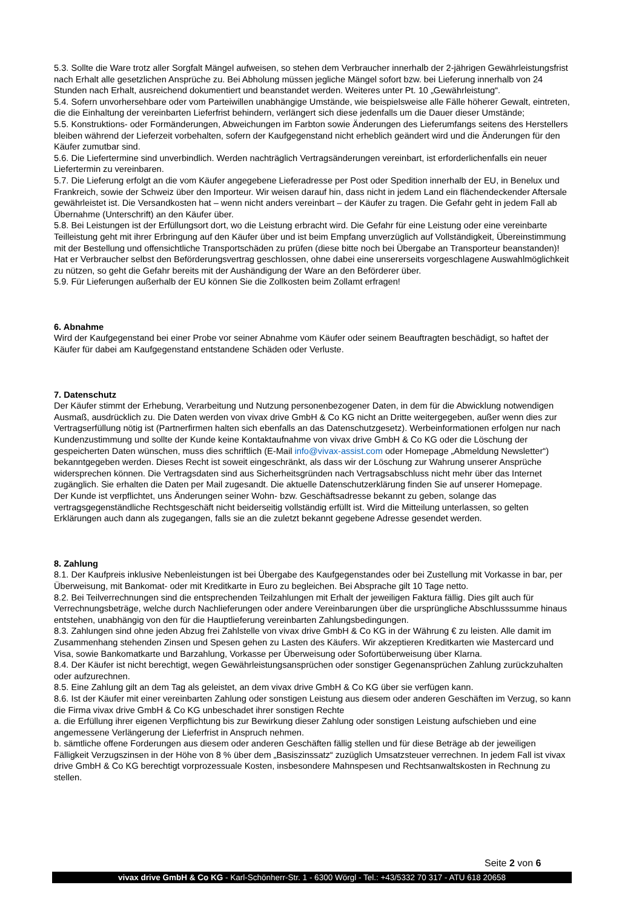5.3. Sollte die Ware trotz aller Sorgfalt Mängel aufweisen, so stehen dem Verbraucher innerhalb der 2-jährigen Gewährleistungsfrist nach Erhalt alle gesetzlichen Ansprüche zu. Bei Abholung müssen jegliche Mängel sofort bzw. bei Lieferung innerhalb von 24 Stunden nach Erhalt, ausreichend dokumentiert und beanstandet werden. Weiteres unter Pt. 10 „Gewährleistung“.
5.4. Sofern unvorhersehbare oder vom Parteiwillen unabhängige Umstände, wie beispielsweise alle Fälle höherer Gewalt, eintreten, die die Einhaltung der vereinbarten Lieferfrist behindern, verlängert sich diese jedenfalls um die Dauer dieser Umstände;
5.5. Konstruktions- oder Formänderungen, Abweichungen im Farbton sowie Änderungen des Lieferumfangs seitens des Herstellers bleiben während der Lieferzeit vorbehalten, sofern der Kaufgegenstand nicht erheblich geändert wird und die Änderungen für den Käufer zumutbar sind.
5.6. Die Liefertermine sind unverbindlich. Werden nachträglich Vertragsänderungen vereinbart, ist erforderlichenfalls ein neuer Liefertermin zu vereinbaren.
5.7. Die Lieferung erfolgt an die vom Käufer angegebene Lieferadresse per Post oder Spedition innerhalb der EU, in Benelux und Frankreich, sowie der Schweiz über den Importeur. Wir weisen darauf hin, dass nicht in jedem Land ein flächendeckender Aftersale gewährleistet ist. Die Versandkosten hat – wenn nicht anders vereinbart – der Käufer zu tragen. Die Gefahr geht in jedem Fall ab Übernahme (Unterschrift) an den Käufer über.
5.8. Bei Leistungen ist der Erfüllungsort dort, wo die Leistung erbracht wird. Die Gefahr für eine Leistung oder eine vereinbarte Teilleistung geht mit ihrer Erbringung auf den Käufer über und ist beim Empfang unverzüglich auf Vollständigkeit, Übereinstimmung mit der Bestellung und offensichtliche Transportschäden zu prüfen (diese bitte noch bei Übergabe an Transporteur beanstanden)! Hat er Verbraucher selbst den Beförderungsvertrag geschlossen, ohne dabei eine unsererseits vorgeschlagene Auswahlmöglichkeit zu nützen, so geht die Gefahr bereits mit der Aushändigung der Ware an den Beförderer über.
5.9. Für Lieferungen außerhalb der EU können Sie die Zollkosten beim Zollamt erfragen!
6. Abnahme
Wird der Kaufgegenstand bei einer Probe vor seiner Abnahme vom Käufer oder seinem Beauftragten beschädigt, so haftet der Käufer für dabei am Kaufgegenstand entstandene Schäden oder Verluste.
7. Datenschutz
Der Käufer stimmt der Erhebung, Verarbeitung und Nutzung personenbezogener Daten, in dem für die Abwicklung notwendigen Ausmaß, ausdrücklich zu. Die Daten werden von vivax drive GmbH & Co KG nicht an Dritte weitergegeben, außer wenn dies zur Vertragserfüllung nötig ist (Partnerfirmen halten sich ebenfalls an das Datenschutzgesetz). Werbeinformationen erfolgen nur nach Kundenzustimmung und sollte der Kunde keine Kontaktaufnahme von vivax drive GmbH & Co KG oder die Löschung der gespeicherten Daten wünschen, muss dies schriftlich (E-Mail info@vivax-assist.com oder Homepage „Abmeldung Newsletter“) bekanntgegeben werden. Dieses Recht ist soweit eingeschränkt, als dass wir der Löschung zur Wahrung unserer Ansprüche widersprechen können. Die Vertragsdaten sind aus Sicherheitsgründen nach Vertragsabschluss nicht mehr über das Internet zugänglich. Sie erhalten die Daten per Mail zugesandt. Die aktuelle Datenschutzerklärung finden Sie auf unserer Homepage.
Der Kunde ist verpflichtet, uns Änderungen seiner Wohn- bzw. Geschäftsadresse bekannt zu geben, solange das vertragsgegenständliche Rechtsgeschäft nicht beiderseitig vollständig erfüllt ist. Wird die Mitteilung unterlassen, so gelten Erklärungen auch dann als zugegangen, falls sie an die zuletzt bekannt gegebene Adresse gesendet werden.
8. Zahlung
8.1. Der Kaufpreis inklusive Nebenleistungen ist bei Übergabe des Kaufgegenstandes oder bei Zustellung mit Vorkasse in bar, per Überweisung, mit Bankomat- oder mit Kreditkarte in Euro zu begleichen. Bei Absprache gilt 10 Tage netto.
8.2. Bei Teilverrechnungen sind die entsprechenden Teilzahlungen mit Erhalt der jeweiligen Faktura fällig. Dies gilt auch für Verrechnungsbeträge, welche durch Nachlieferungen oder andere Vereinbarungen über die ursprüngliche Abschlusssumme hinaus entstehen, unabhängig von den für die Hauptlieferung vereinbarten Zahlungsbedingungen.
8.3. Zahlungen sind ohne jeden Abzug frei Zahlstelle von vivax drive GmbH & Co KG in der Währung € zu leisten. Alle damit im Zusammenhang stehenden Zinsen und Spesen gehen zu Lasten des Käufers. Wir akzeptieren Kreditkarten wie Mastercard und Visa, sowie Bankomatkarte und Barzahlung, Vorkasse per Überweisung oder Sofortüberweisung über Klarna.
8.4. Der Käufer ist nicht berechtigt, wegen Gewährleistungsansprüchen oder sonstiger Gegenansprüchen Zahlung zurückzuhalten oder aufzurechnen.
8.5. Eine Zahlung gilt an dem Tag als geleistet, an dem vivax drive GmbH & Co KG über sie verfügen kann.
8.6. Ist der Käufer mit einer vereinbarten Zahlung oder sonstigen Leistung aus diesem oder anderen Geschäften im Verzug, so kann die Firma vivax drive GmbH & Co KG unbeschadet ihrer sonstigen Rechte
a. die Erfüllung ihrer eigenen Verpflichtung bis zur Bewirkung dieser Zahlung oder sonstigen Leistung aufschieben und eine angemessene Verlängerung der Lieferfrist in Anspruch nehmen.
b. sämtliche offene Forderungen aus diesem oder anderen Geschäften fällig stellen und für diese Beträge ab der jeweiligen Fälligkeit Verzugszinsen in der Höhe von 8 % über dem „Basiszinssatz“ zuzüglich Umsatzsteuer verrechnen. In jedem Fall ist vivax drive GmbH & Co KG berechtigt vorprozessuale Kosten, insbesondere Mahnspesen und Rechtsanwaltskosten in Rechnung zu stellen.
Seite 2 von 6
vivax drive GmbH & Co KG - Karl-Schönherr-Str. 1 - 6300 Wörgl - Tel.: +43/5332 70 317 - ATU 618 20658